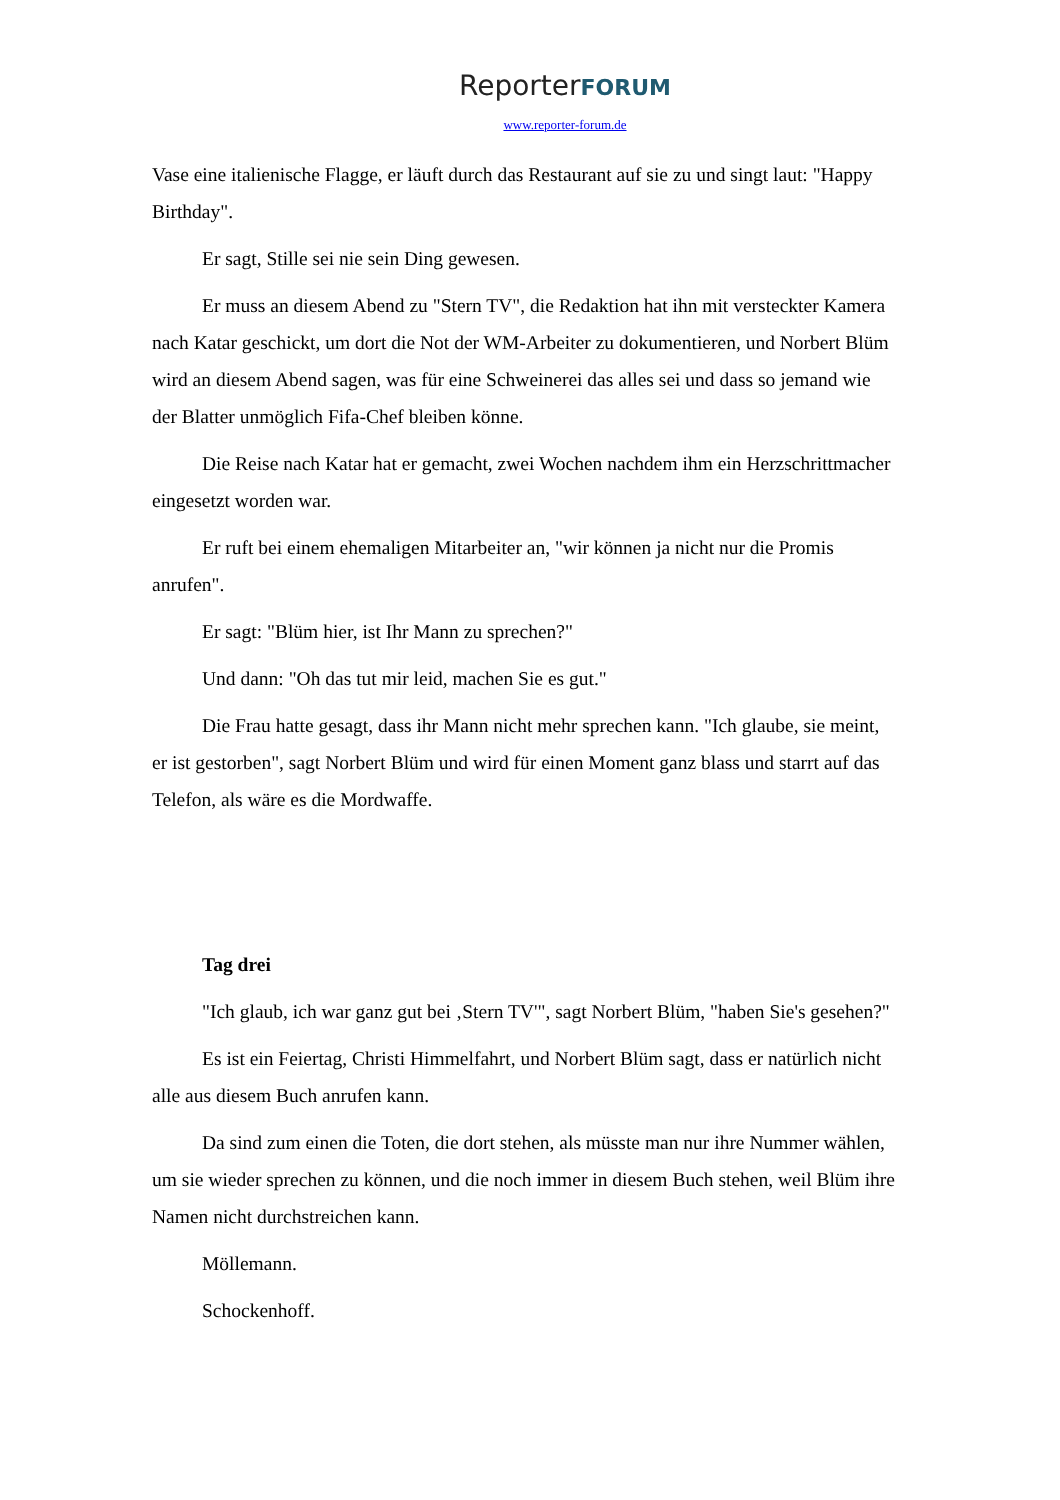ReporterFORUM
www.reporter-forum.de
Vase eine italienische Flagge, er läuft durch das Restaurant auf sie zu und singt laut: "Happy Birthday".
Er sagt, Stille sei nie sein Ding gewesen.
Er muss an diesem Abend zu "Stern TV", die Redaktion hat ihn mit versteckter Kamera nach Katar geschickt, um dort die Not der WM-Arbeiter zu dokumentieren, und Norbert Blüm wird an diesem Abend sagen, was für eine Schweinerei das alles sei und dass so jemand wie der Blatter unmöglich Fifa-Chef bleiben könne.
Die Reise nach Katar hat er gemacht, zwei Wochen nachdem ihm ein Herzschrittmacher eingesetzt worden war.
Er ruft bei einem ehemaligen Mitarbeiter an, "wir können ja nicht nur die Promis anrufen".
Er sagt: "Blüm hier, ist Ihr Mann zu sprechen?"
Und dann: "Oh das tut mir leid, machen Sie es gut."
Die Frau hatte gesagt, dass ihr Mann nicht mehr sprechen kann. "Ich glaube, sie meint, er ist gestorben", sagt Norbert Blüm und wird für einen Moment ganz blass und starrt auf das Telefon, als wäre es die Mordwaffe.
Tag drei
"Ich glaub, ich war ganz gut bei ‚Stern TV'", sagt Norbert Blüm, "haben Sie's gesehen?"
Es ist ein Feiertag, Christi Himmelfahrt, und Norbert Blüm sagt, dass er natürlich nicht alle aus diesem Buch anrufen kann.
Da sind zum einen die Toten, die dort stehen, als müsste man nur ihre Nummer wählen, um sie wieder sprechen zu können, und die noch immer in diesem Buch stehen, weil Blüm ihre Namen nicht durchstreichen kann.
Möllemann.
Schockenhoff.